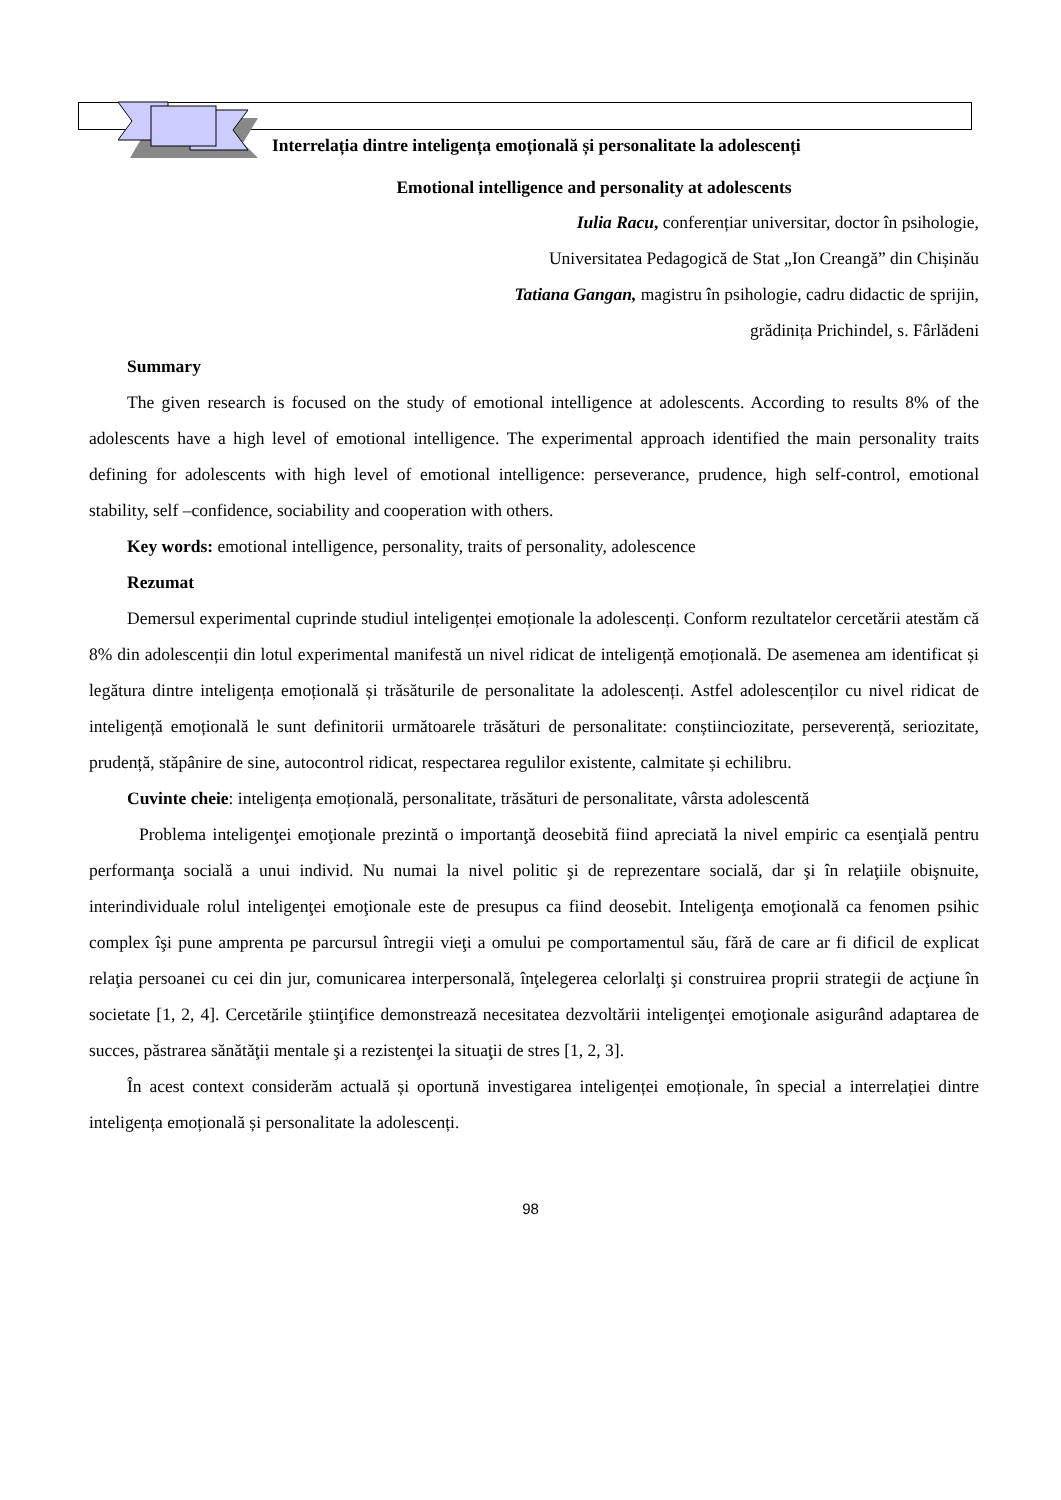Interrelația dintre inteligența emoțională și personalitate la adolescenți
Emotional intelligence and personality at adolescents
Iulia Racu, conferențiar universitar, doctor în psihologie,
Universitatea Pedagogică de Stat „Ion Creangă” din Chișinău
Tatiana Gangan, magistru în psihologie, cadru didactic de sprijin,
grădinița Prichindel, s. Fârlădeni
Summary
The given research is focused on the study of emotional intelligence at adolescents. According to results 8% of the adolescents have a high level of emotional intelligence. The experimental approach identified the main personality traits defining for adolescents with high level of emotional intelligence: perseverance, prudence, high self-control, emotional stability, self –confidence, sociability and cooperation with others.
Key words: emotional intelligence, personality, traits of personality, adolescence
Rezumat
Demersul experimental cuprinde studiul inteligenței emoționale la adolescenți. Conform rezultatelor cercetării atestăm că 8% din adolescenții din lotul experimental manifestă un nivel ridicat de inteligență emoțională. De asemenea am identificat și legătura dintre inteligența emoțională și trăsăturile de personalitate la adolescenți. Astfel adolescenților cu nivel ridicat de inteligență emoțională le sunt definitorii următoarele trăsături de personalitate: conștiinciozitate, perseverență, seriozitate, prudență, stăpânire de sine, autocontrol ridicat, respectarea regulilor existente, calmitate și echilibru.
Cuvinte cheie: inteligența emoțională, personalitate, trăsături de personalitate, vârsta adolescentă
Problema inteligenţei emoţionale prezintă o importanţă deosebită fiind apreciată la nivel empiric ca esenţială pentru performanţa socială a unui individ. Nu numai la nivel politic şi de reprezentare socială, dar şi în relaţiile obişnuite, interindividuale rolul inteligenţei emoţionale este de presupus ca fiind deosebit. Inteligenţa emoţională ca fenomen psihic complex îşi pune amprenta pe parcursul întregii vieţi a omului pe comportamentul său, fără de care ar fi dificil de explicat relaţia persoanei cu cei din jur, comunicarea interpersonală, înţelegerea celorlalţi şi construirea proprii strategii de acţiune în societate [1, 2, 4]. Cercetările ştiinţifice demonstrează necesitatea dezvoltării inteligenţei emoţionale asigurând adaptarea de succes, păstrarea sănătăţii mentale şi a rezistenţei la situaţii de stres [1, 2, 3].
În acest context considerăm actuală și oportună investigarea inteligenței emoționale, în special a interrelației dintre inteligența emoțională și personalitate la adolescenți.
98